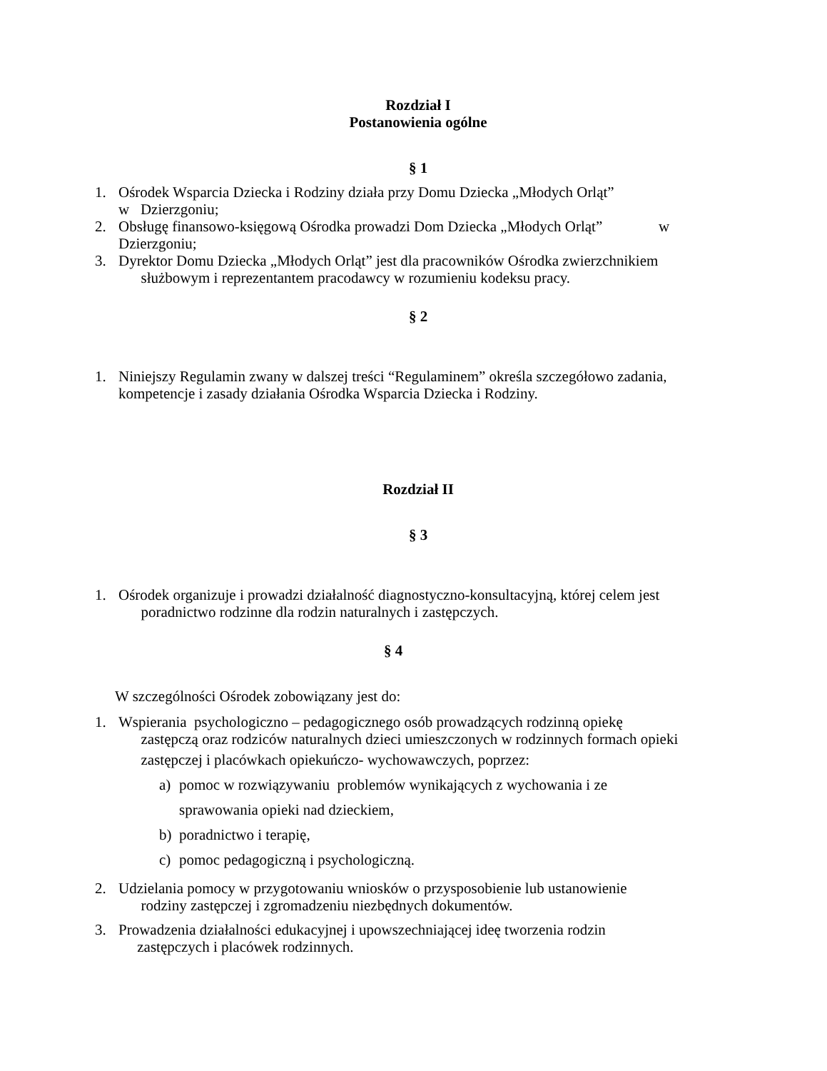Rozdział I
Postanowienia ogólne
§ 1
1. Ośrodek Wsparcia Dziecka i Rodziny działa przy Domu Dziecka „Młodych Orląt”
w Dzierzgoniu;
2. Obsługę finansowo-księgową Ośrodka prowadzi Dom Dziecka „Młodych Orląt” w Dzierzgoniu;
3. Dyrektor Domu Dziecka „Młodych Orląt” jest dla pracowników Ośrodka zwierzchnikiem
służbowym i reprezentantem pracodawcy w rozumieniu kodeksu pracy.
§ 2
1. Niniejszy Regulamin zwany w dalszej treści “Regulaminem” określa szczegółowo zadania, kompetencje i zasady działania Ośrodka Wsparcia Dziecka i Rodziny.
Rozdział II
§ 3
1. Ośrodek organizuje i prowadzi działalność diagnostyczno-konsultacyjną, której celem jest
poradnictwo rodzinne dla rodzin naturalnych i zastępczych.
§ 4
W szczególności Ośrodek zobowiązany jest do:
1. Wspierania psychologiczno – pedagogicznego osób prowadzących rodzinną opiekę
zastępczą oraz rodziców naturalnych dzieci umieszczonych w rodzinnych formach opieki
zastępczej i placówkach opiekuńczo- wychowawczych, poprzez:
a) pomoc w rozwiązywaniu problemów wynikających z wychowania i ze
sprawowania opieki nad dzieckiem,
b) poradnictwo i terapię,
c) pomoc pedagogiczną i psychologiczną.
2. Udzielania pomocy w przygotowaniu wniosków o przysposobienie lub ustanowienie
rodziny zastępczej i zgromadzeniu niezbędnych dokumentów.
3. Prowadzenia działalności edukacyjnej i upowszechniającej ideę tworzenia rodzin
zastępczych i placówek rodzinnych.